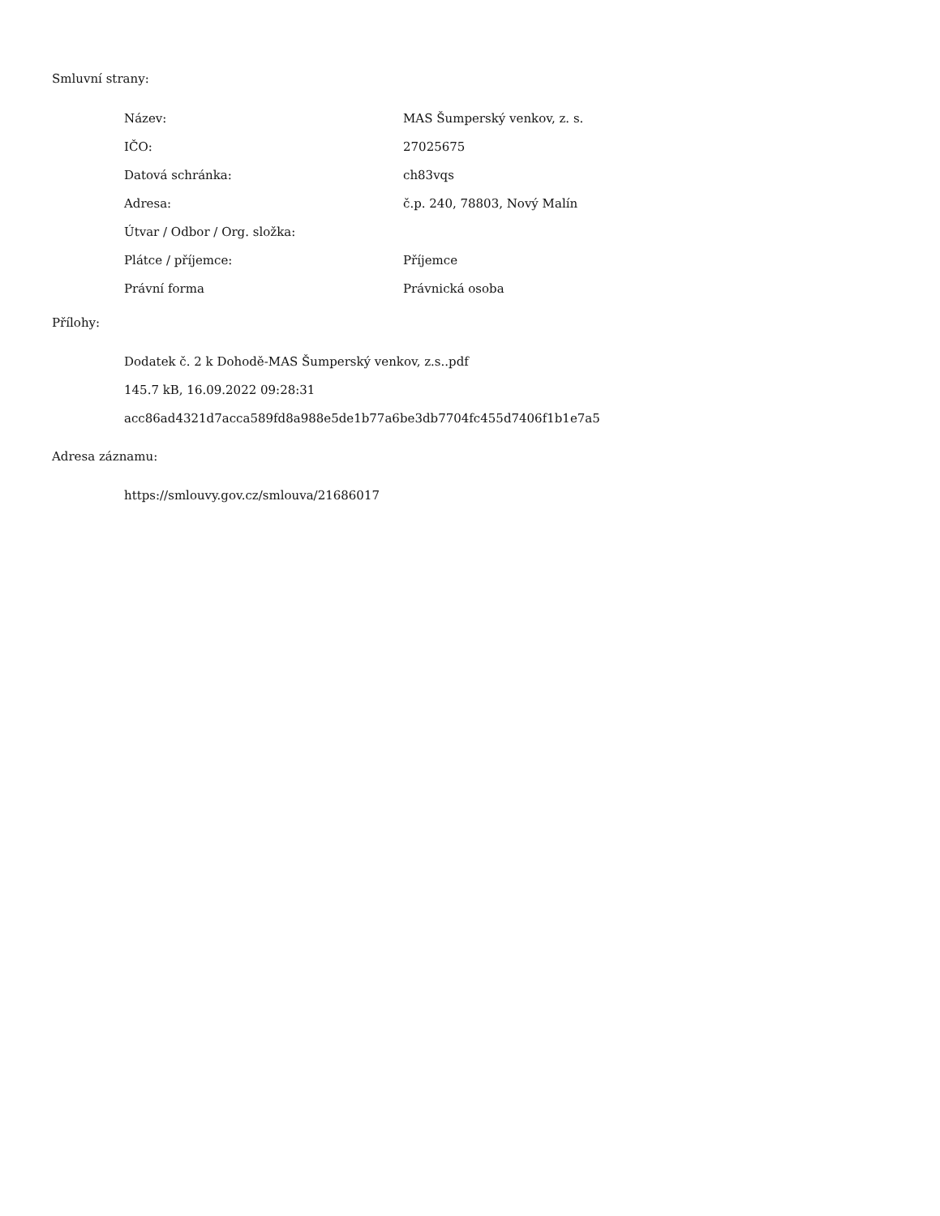Smluvní strany:
| Název: | MAS Šumperský venkov, z. s. |
| IČO: | 27025675 |
| Datová schránka: | ch83vqs |
| Adresa: | č.p. 240, 78803, Nový Malín |
| Útvar / Odbor / Org. složka: | |
| Plátce / příjemce: | Příjemce |
| Právní forma | Právnická osoba |
Přílohy:
Dodatek č. 2 k Dohodě-MAS Šumperský venkov, z.s..pdf
145.7 kB, 16.09.2022 09:28:31
acc86ad4321d7acca589fd8a988e5de1b77a6be3db7704fc455d7406f1b1e7a5
Adresa záznamu:
https://smlouvy.gov.cz/smlouva/21686017